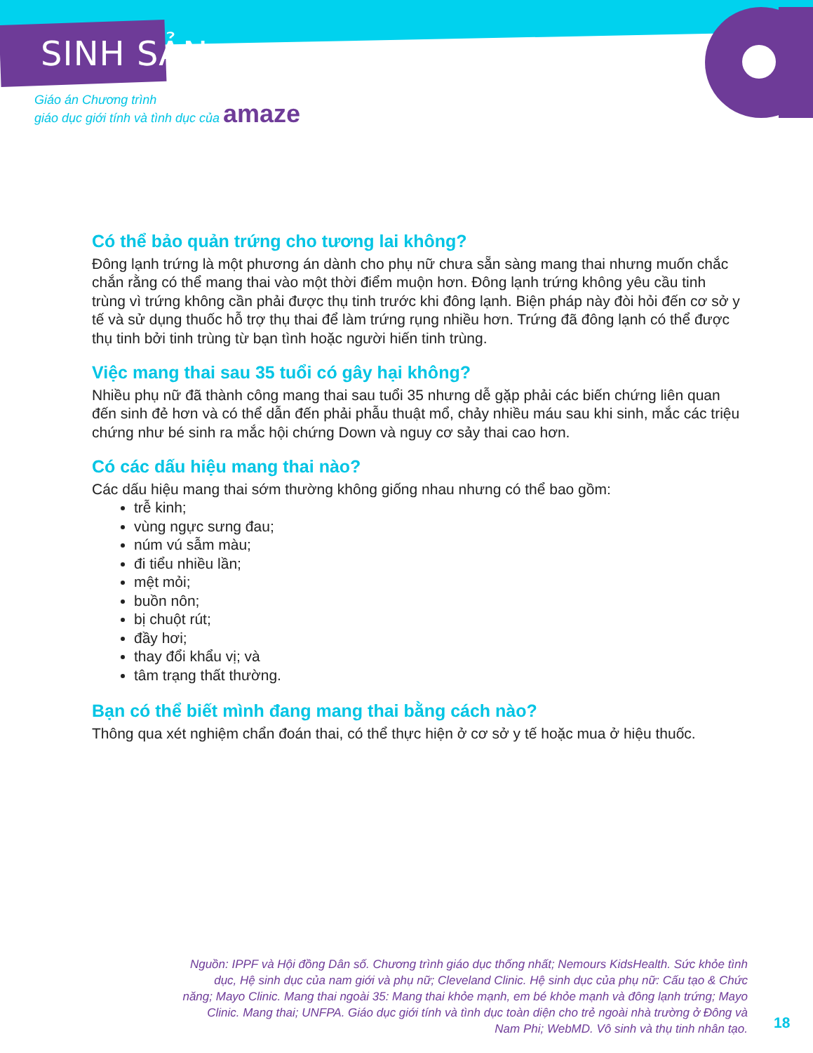SINH SẢN
Giáo án Chương trình
giáo dục giới tính và tình dục của amaze
Có thể bảo quản trứng cho tương lai không?
Đông lạnh trứng là một phương án dành cho phụ nữ chưa sẵn sàng mang thai nhưng muốn chắc chắn rằng có thể mang thai vào một thời điểm muộn hơn. Đông lạnh trứng không yêu cầu tinh trùng vì trứng không cần phải được thụ tinh trước khi đông lạnh. Biện pháp này đòi hỏi đến cơ sở y tế và sử dụng thuốc hỗ trợ thụ thai để làm trứng rụng nhiều hơn. Trứng đã đông lạnh có thể được thụ tinh bởi tinh trùng từ bạn tình hoặc người hiến tinh trùng.
Việc mang thai sau 35 tuổi có gây hại không?
Nhiều phụ nữ đã thành công mang thai sau tuổi 35 nhưng dễ gặp phải các biến chứng liên quan đến sinh đẻ hơn và có thể dẫn đến phải phẫu thuật mổ, chảy nhiều máu sau khi sinh, mắc các triệu chứng như bé sinh ra mắc hội chứng Down và nguy cơ sảy thai cao hơn.
Có các dấu hiệu mang thai nào?
Các dấu hiệu mang thai sớm thường không giống nhau nhưng có thể bao gồm:
trễ kinh;
vùng ngực sưng đau;
núm vú sẫm màu;
đi tiểu nhiều lần;
mệt mỏi;
buồn nôn;
bị chuột rút;
đầy hơi;
thay đổi khẩu vị; và
tâm trạng thất thường.
Bạn có thể biết mình đang mang thai bằng cách nào?
Thông qua xét nghiệm chẩn đoán thai, có thể thực hiện ở cơ sở y tế hoặc mua ở hiệu thuốc.
Nguồn: IPPF và Hội đồng Dân số. Chương trình giáo dục thống nhất; Nemours KidsHealth. Sức khỏe tình dục, Hệ sinh dục của nam giới và phụ nữ; Cleveland Clinic. Hệ sinh dục của phụ nữ: Cấu tạo & Chức năng; Mayo Clinic. Mang thai ngoài 35: Mang thai khỏe mạnh, em bé khỏe mạnh và đông lạnh trứng; Mayo Clinic. Mang thai; UNFPA. Giáo dục giới tính và tình dục toàn diện cho trẻ ngoài nhà trường ở Đông và Nam Phi; WebMD. Vô sinh và thụ tinh nhân tạo.
18